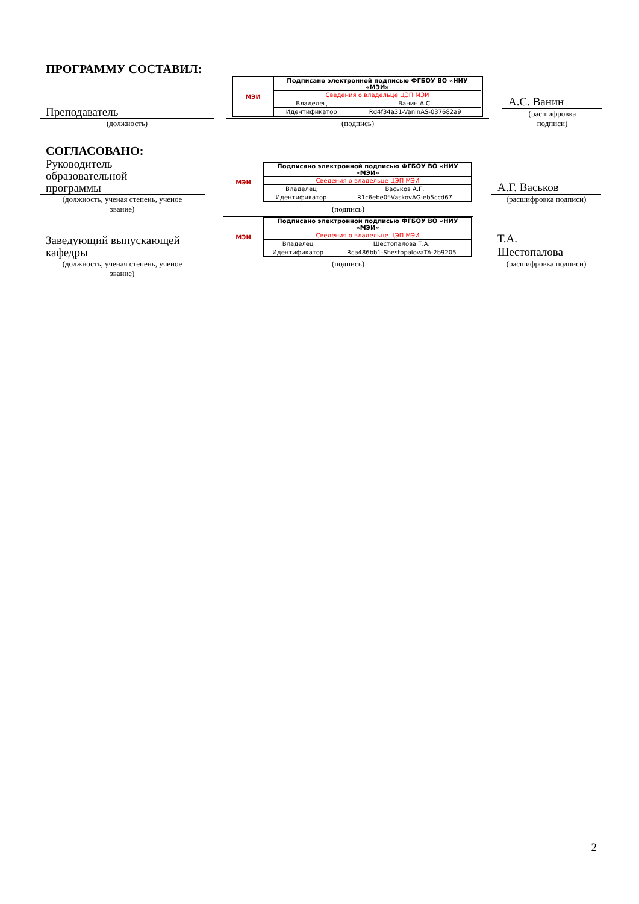ПРОГРАММУ СОСТАВИЛ:
Преподаватель
(должность)
МЭИ
| Подписано электронной подписью ФГБОУ ВО «НИУ «МЭИ» | |
| Сведения о владельце ЦЭП МЭИ | |
| Владелец | Ванин А.С. |
| Идентификатор | Rd4f34a31-VaninAS-037682a9 |
(подпись)
А.С. Ванин
(расшифровка
подписи)
СОГЛАСОВАНО:
Руководитель
образовательной
программы
(должность, ученая степень, ученое
звание)
МЭИ
| Подписано электронной подписью ФГБОУ ВО «НИУ «МЭИ» | |
| Сведения о владельце ЦЭП МЭИ | |
| Владелец | Васьков А.Г. |
| Идентификатор | R1c6ebe0f-VaskovAG-eb5ccd67 |
(подпись)
А.Г. Васьков
(расшифровка подписи)
Заведующий выпускающей
кафедры
(должность, ученая степень, ученое
звание)
МЭИ
| Подписано электронной подписью ФГБОУ ВО «НИУ «МЭИ» | |
| Сведения о владельце ЦЭП МЭИ | |
| Владелец | Шестопалова Т.А. |
| Идентификатор | Rca486bb1-ShestopalovaTA-2b9205 |
(подпись)
Т.А.
Шестопалова
(расшифровка подписи)
2